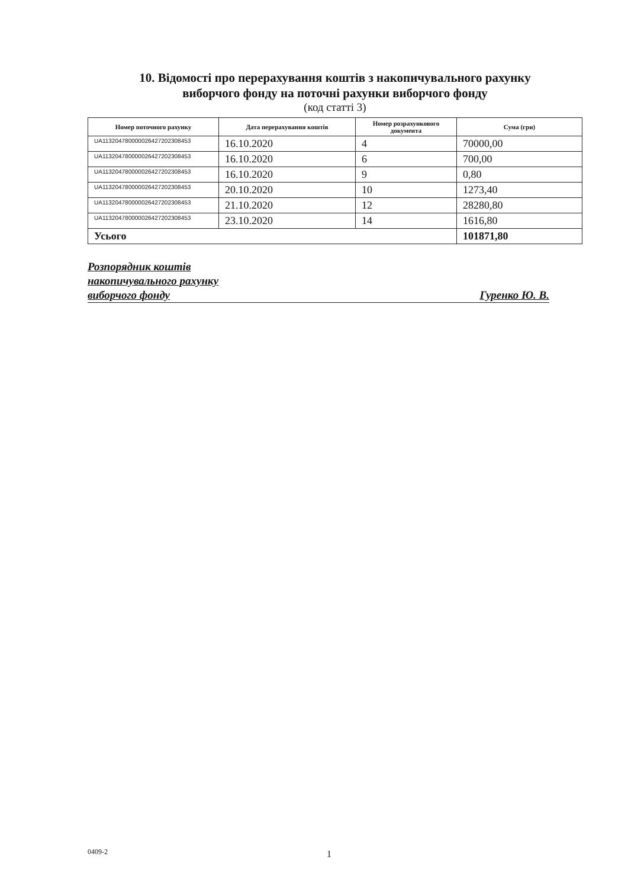10. Відомості про перерахування коштів з накопичувального рахунку
виборчого фонду на поточні рахунки виборчого фонду
(код статті 3)
| Номер поточного рахунку | Дата перерахування коштів | Номер розрахункового документа | Сума (грн) |
| --- | --- | --- | --- |
| UA113204780000026427202308453 | 16.10.2020 | 4 | 70000,00 |
| UA113204780000026427202308453 | 16.10.2020 | 6 | 700,00 |
| UA113204780000026427202308453 | 16.10.2020 | 9 | 0,80 |
| UA113204780000026427202308453 | 20.10.2020 | 10 | 1273,40 |
| UA113204780000026427202308453 | 21.10.2020 | 12 | 28280,80 |
| UA113204780000026427202308453 | 23.10.2020 | 14 | 1616,80 |
| Усього | | | 101871,80 |
Розпорядник коштів
накопичувального рахунку
виборчого фонду Гуренко Ю. В.
0409-2 1